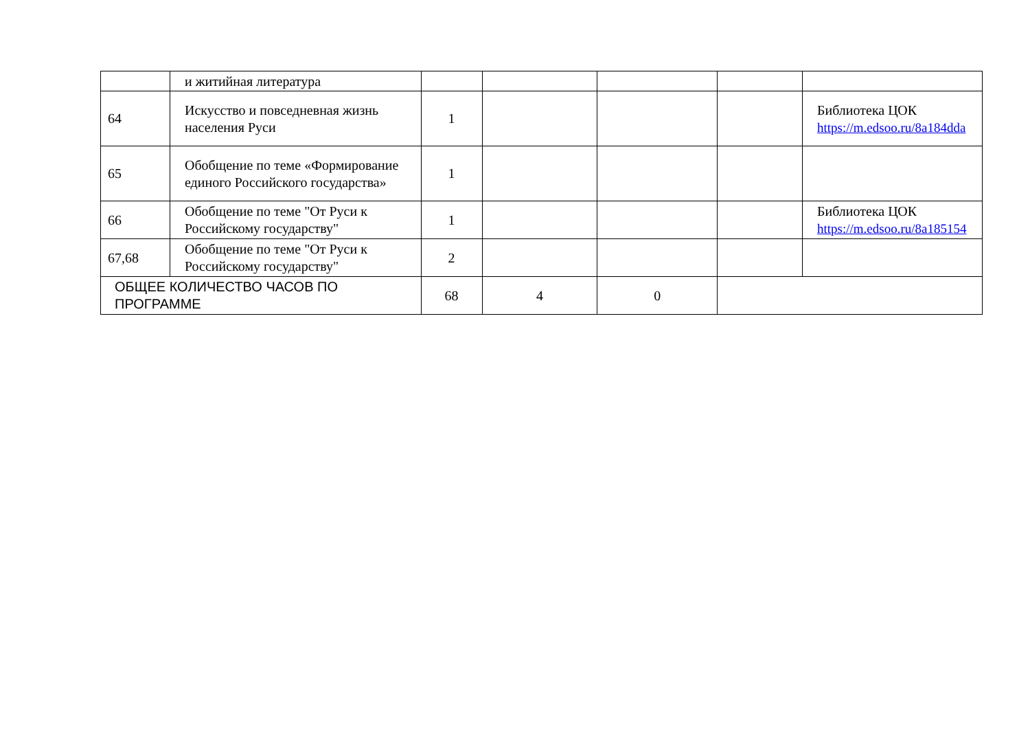| | и житийная литература | | | | | |
| 64 | Искусство и повседневная жизнь населения Руси | 1 | | | | Библиотека ЦОК https://m.edsoo.ru/8a184dda |
| 65 | Обобщение по теме «Формирование единого Российского государства» | 1 | | | | |
| 66 | Обобщение по теме "От Руси к Российскому государству" | 1 | | | | Библиотека ЦОК https://m.edsoo.ru/8a185154 |
| 67,68 | Обобщение по теме "От Руси к Российскому государству" | 2 | | | | |
| ОБЩЕЕ КОЛИЧЕСТВО ЧАСОВ ПО ПРОГРАММЕ | | 68 | 4 | 0 | | |